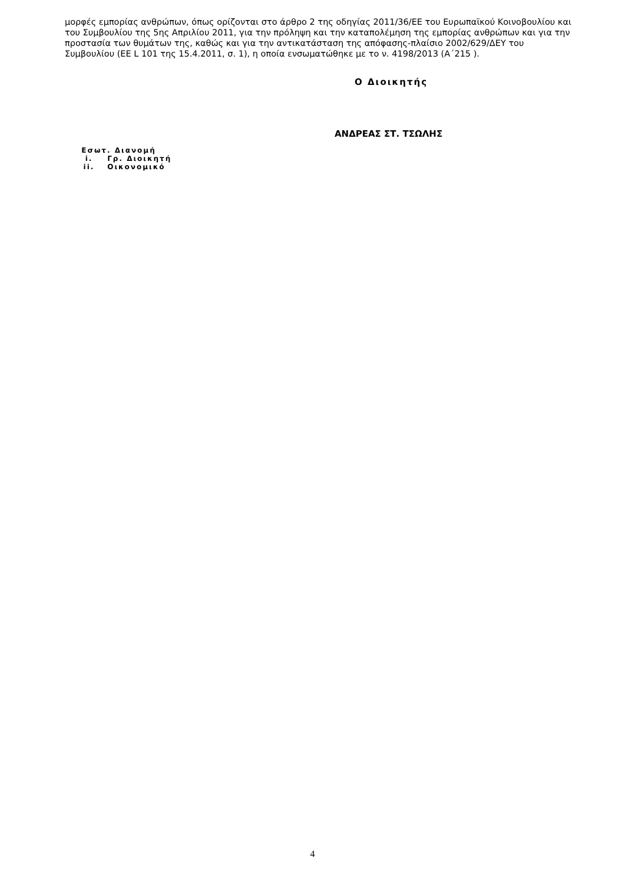μορφές εμπορίας ανθρώπων, όπως ορίζονται στο άρθρο 2 της οδηγίας 2011/36/ΕΕ του Ευρωπαϊκού Κοινοβουλίου και του Συμβουλίου της 5ης Απριλίου 2011, για την πρόληψη και την καταπολέμηση της εμπορίας ανθρώπων και για την προστασία των θυμάτων της, καθώς και για την αντικατάσταση της απόφασης-πλαίσιο 2002/629/ΔΕΥ του Συμβουλίου (EE L 101 της 15.4.2011, σ. 1), η οποία ενσωματώθηκε με το ν. 4198/2013 (Α΄215 ).
Ο Διοικητής
ΑΝΔΡΕΑΣ ΣΤ. ΤΣΩΛΗΣ
Εσωτ. Διανομή
i. Γρ. Διοικητή
ii. Οικονομικό
4